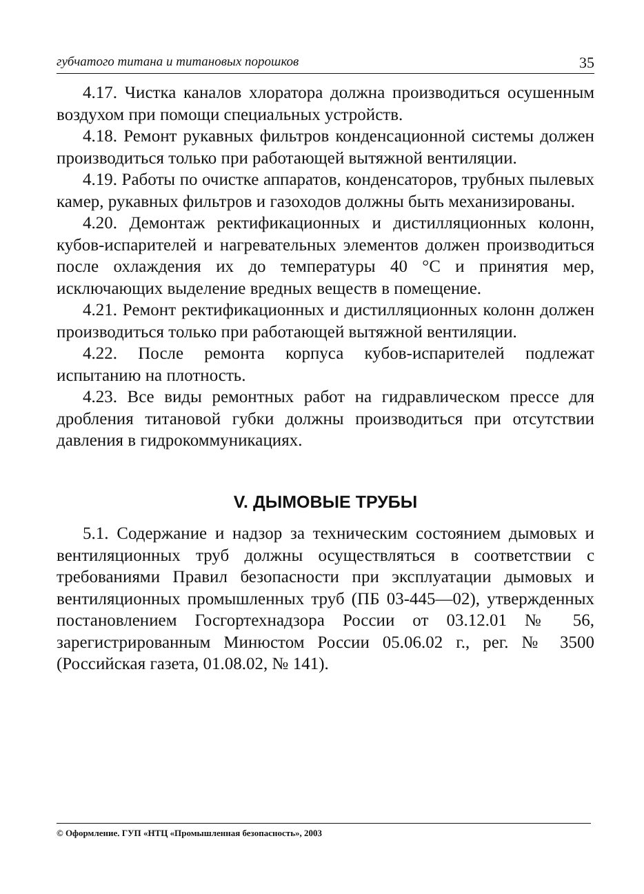губчатого титана и титановых порошков 35
4.17. Чистка каналов хлоратора должна производиться осушенным воздухом при помощи специальных устройств.
4.18. Ремонт рукавных фильтров конденсационной системы должен производиться только при работающей вытяжной вентиляции.
4.19. Работы по очистке аппаратов, конденсаторов, трубных пылевых камер, рукавных фильтров и газоходов должны быть механизированы.
4.20. Демонтаж ректификационных и дистилляционных колонн, кубов-испарителей и нагревательных элементов должен производиться после охлаждения их до температуры 40 °C и принятия мер, исключающих выделение вредных веществ в помещение.
4.21. Ремонт ректификационных и дистилляционных колонн должен производиться только при работающей вытяжной вентиляции.
4.22. После ремонта корпуса кубов-испарителей подлежат испытанию на плотность.
4.23. Все виды ремонтных работ на гидравлическом прессе для дробления титановой губки должны производиться при отсутствии давления в гидрокоммуникациях.
V. ДЫМОВЫЕ ТРУБЫ
5.1. Содержание и надзор за техническим состоянием дымовых и вентиляционных труб должны осуществляться в соответствии с требованиями Правил безопасности при эксплуатации дымовых и вентиляционных промышленных труб (ПБ 03-445—02), утвержденных постановлением Госгортехнадзора России от 03.12.01 № 56, зарегистрированным Минюстом России 05.06.02 г., рег. № 3500 (Российская газета, 01.08.02, № 141).
© Оформление. ГУП «НТЦ «Промышленная безопасность», 2003